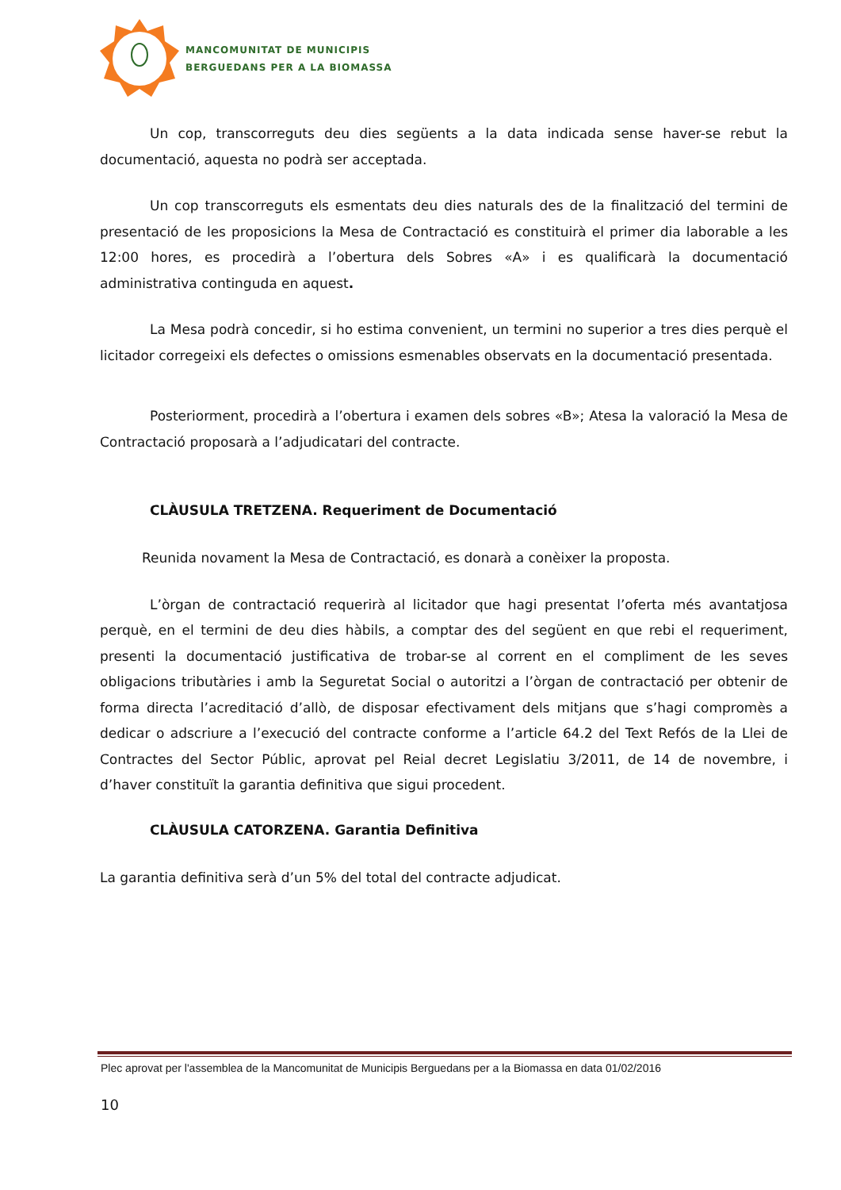MANCOMUNITAT DE MUNICIPIS
BERGUEDANS PER A LA BIOMASSA
Un cop, transcorreguts deu dies següents a la data indicada sense haver-se rebut la documentació, aquesta no podrà ser acceptada.
Un cop transcorreguts els esmentats deu dies naturals des de la finalització del termini de presentació de les proposicions la Mesa de Contractació es constituirà el primer dia laborable a les 12:00 hores, es procedirà a l’obertura dels Sobres «A» i es qualificarà la documentació administrativa continguda en aquest.
La Mesa podrà concedir, si ho estima convenient, un termini no superior a tres dies perquè el licitador corregeixi els defectes o omissions esmenables observats en la documentació presentada.
Posteriorment, procedirà a l’obertura i examen dels sobres «B»; Atesa la valoració la Mesa de Contractació proposarà a l’adjudicatari del contracte.
CLÀUSULA TRETZENA. Requeriment de Documentació
Reunida novament la Mesa de Contractació, es donarà a conèixer la proposta.
L’òrgan de contractació requerirà al licitador que hagi presentat l’oferta més avantatjosa perquè, en el termini de deu dies hàbils, a comptar des del següent en que rebi el requeriment, presenti la documentació justificativa de trobar-se al corrent en el compliment de les seves obligacions tributàries i amb la Seguretat Social o autoritzi a l’òrgan de contractació per obtenir de forma directa l’acreditació d’allò, de disposar efectivament dels mitjans que s’hagi compromès a dedicar o adscriure a l’execució del contracte conforme a l’article 64.2 del Text Refós de la Llei de Contractes del Sector Públic, aprovat pel Reial decret Legislatiu 3/2011, de 14 de novembre, i d’haver constituït la garantia definitiva que sigui procedent.
CLÀUSULA CATORZENA. Garantia Definitiva
La garantia definitiva serà d’un 5% del total del contracte adjudicat.
Plec aprovat per l'assemblea de la Mancomunitat de Municipis Berguedans per a la Biomassa en data 01/02/2016
10